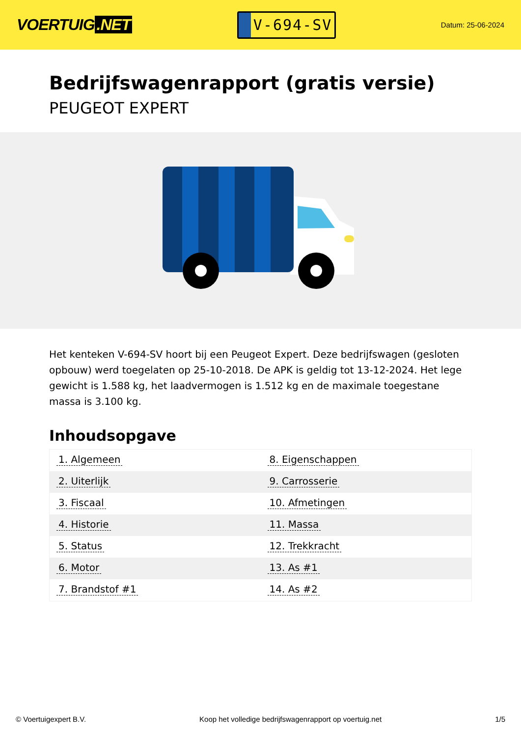VOERTUIG.NET
V-694-SV
Datum: 25-06-2024
Bedrijfswagenrapport (gratis versie)
PEUGEOT EXPERT
Het kenteken V-694-SV hoort bij een Peugeot Expert. Deze bedrijfswagen (gesloten opbouw) werd toegelaten op 25-10-2018. De APK is geldig tot 13-12-2024. Het lege gewicht is 1.588 kg, het laadvermogen is 1.512 kg en de maximale toegestane massa is 3.100 kg.
Inhoudsopgave
| 1. Algemeen | 8. Eigenschappen |
| 2. Uiterlijk | 9. Carrosserie |
| 3. Fiscaal | 10. Afmetingen |
| 4. Historie | 11. Massa |
| 5. Status | 12. Trekkracht |
| 6. Motor | 13. As #1 |
| 7. Brandstof #1 | 14. As #2 |
© Voertuigexpert B.V. Koop het volledige bedrijfswagenrapport op voertuig.net 1/5